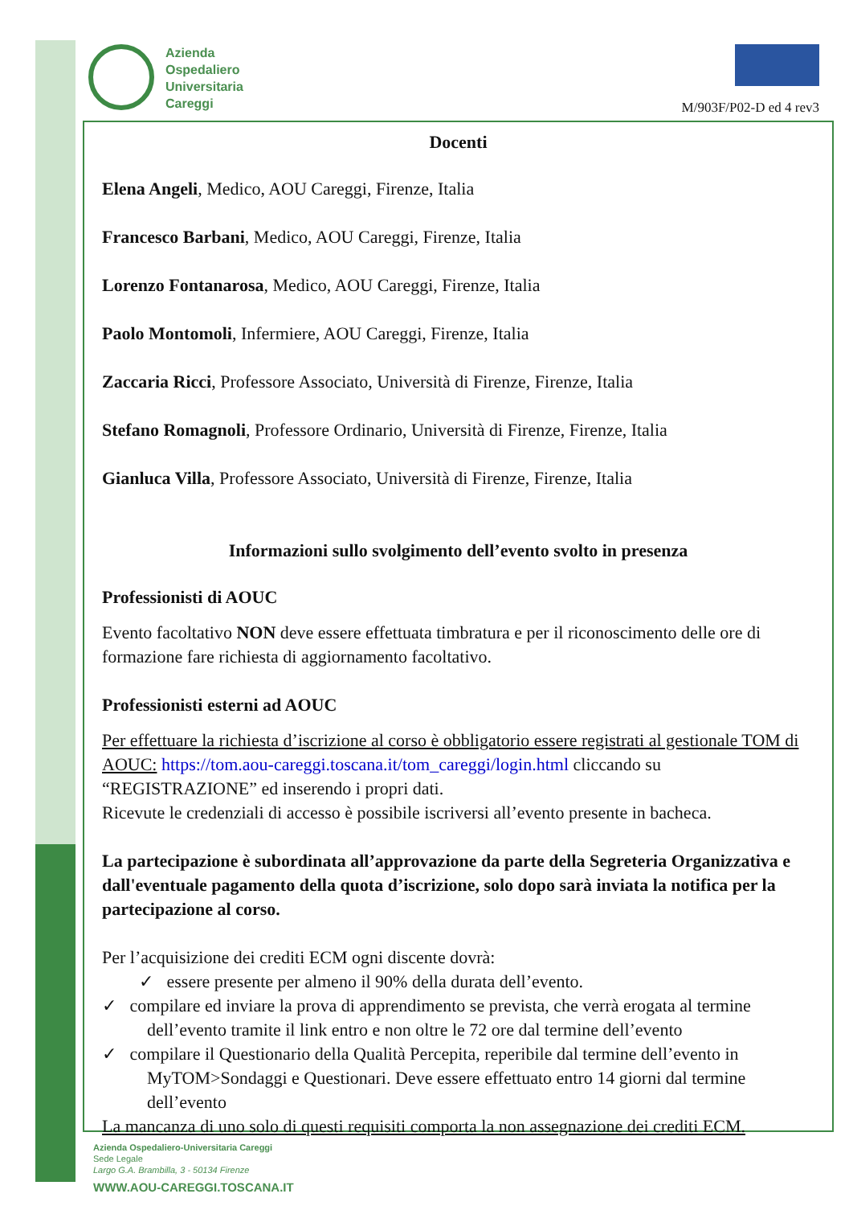Azienda
Ospedaliero
Universitaria
Careggi
M/903F/P02-D ed 4 rev3
Docenti
Elena Angeli, Medico, AOU Careggi, Firenze, Italia
Francesco Barbani, Medico, AOU Careggi, Firenze, Italia
Lorenzo Fontanarosa, Medico, AOU Careggi, Firenze, Italia
Paolo Montomoli, Infermiere, AOU Careggi, Firenze, Italia
Zaccaria Ricci, Professore Associato, Università di Firenze, Firenze, Italia
Stefano Romagnoli, Professore Ordinario, Università di Firenze, Firenze, Italia
Gianluca Villa, Professore Associato, Università di Firenze, Firenze, Italia
Informazioni sullo svolgimento dell’evento svolto in presenza
Professionisti di AOUC
Evento facoltativo NON deve essere effettuata timbratura e per il riconoscimento delle ore di formazione fare richiesta di aggiornamento facoltativo.
Professionisti esterni ad AOUC
Per effettuare la richiesta d’iscrizione al corso è obbligatorio essere registrati al gestionale TOM di AOUC: https://tom.aou-careggi.toscana.it/tom_careggi/login.html cliccando su “REGISTRAZIONE” ed inserendo i propri dati.
Ricevute le credenziali di accesso è possibile iscriversi all’evento presente in bacheca.
La partecipazione è subordinata all’approvazione da parte della Segreteria Organizzativa e dall'eventuale pagamento della quota d’iscrizione, solo dopo sarà inviata la notifica per la partecipazione al corso.
Per l’acquisizione dei crediti ECM ogni discente dovrà:
✓ essere presente per almeno il 90% della durata dell’evento.
✓ compilare ed inviare la prova di apprendimento se prevista, che verrà erogata al termine dell’evento tramite il link entro e non oltre le 72 ore dal termine dell’evento
✓ compilare il Questionario della Qualità Percepita, reperibile dal termine dell’evento in MyTOM>Sondaggi e Questionari. Deve essere effettuato entro 14 giorni dal termine dell’evento
La mancanza di uno solo di questi requisiti comporta la non assegnazione dei crediti ECM.
Azienda Ospedaliero-Universitaria Careggi
Sede Legale
Largo G.A. Brambilla, 3 - 50134 Firenze
WWW.AOU-CAREGGI.TOSCANA.IT